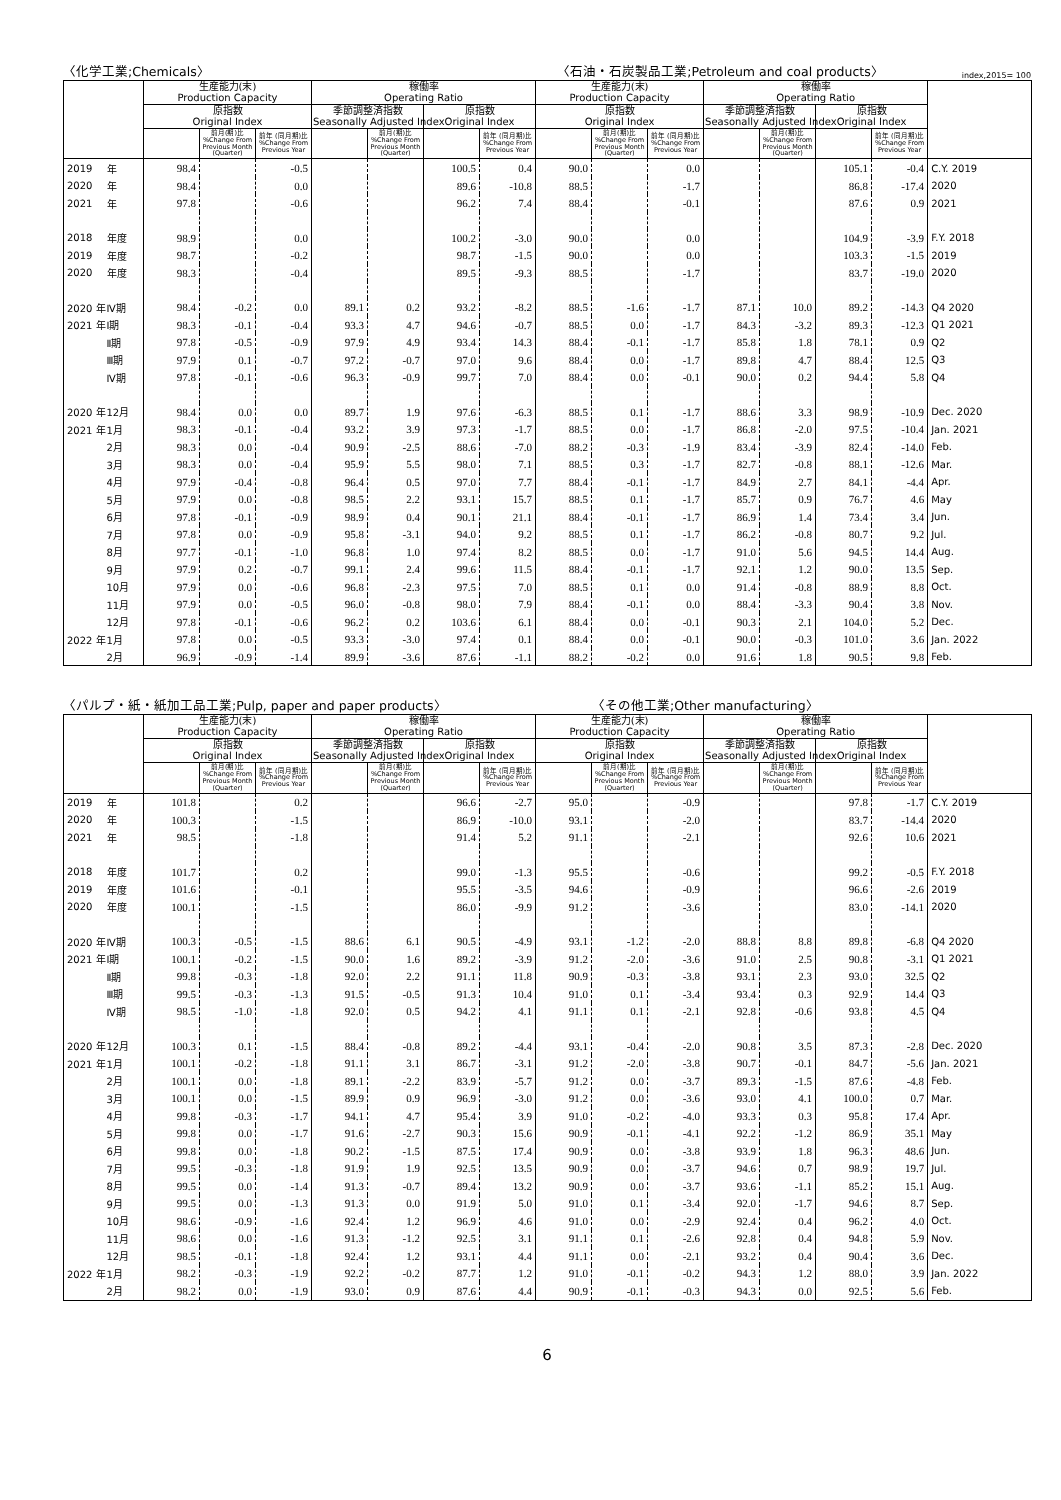〈化学工業;Chemicals〉
〈石油・石炭製品工業;Petroleum and coal products〉
index,2015= 100
| | | 生産能力(末) Production Capacity | | | 稼働率 Operating Ratio | | | | 生産能力(末) Production Capacity | | | 稼働率 Operating Ratio | | | | |
| --- | --- | --- | --- | --- | --- | --- | --- | --- | --- | --- | --- | --- | --- | --- | --- | --- |
| | | 原指数 Original Index | | | 季節調整済指数 Seasonally Adjusted Index | | 原指数 Original Index | | 原指数 Original Index | | | 季節調整済指数 Seasonally Adjusted Index | | 原指数 Original Index | | |
| | | | 前月(期)比 %Change From Previous Month (Quarter) | 前年 (同月期)比 %Change From Previous Year | | 前月(期)比 %Change From Previous Month (Quarter) | | 前年 (同月期)比 %Change From Previous Year | | 前月(期)比 %Change From Previous Month (Quarter) | 前年 (同月期)比 %Change From Previous Year | | 前月(期)比 %Change From Previous Month (Quarter) | | 前年 (同月期)比 %Change From Previous Year | |
| 2019 | 年 | 98.4 | | -0.5 | | | 100.5 | 0.4 | 90.0 | | 0.0 | | | 105.1 | -0.4 | C.Y. 2019 |
| 2020 | 年 | 98.4 | | 0.0 | | | 89.6 | -10.8 | 88.5 | | -1.7 | | | 86.8 | -17.4 | 2020 |
| 2021 | 年 | 97.8 | | -0.6 | | | 96.2 | 7.4 | 88.4 | | -0.1 | | | 87.6 | 0.9 | 2021 |
| 2018 | 年度 | 98.9 | | 0.0 | | | 100.2 | -3.0 | 90.0 | | 0.0 | | | 104.9 | -3.9 | F.Y. 2018 |
| 2019 | 年度 | 98.7 | | -0.2 | | | 98.7 | -1.5 | 90.0 | | 0.0 | | | 103.3 | -1.5 | 2019 |
| 2020 | 年度 | 98.3 | | -0.4 | | | 89.5 | -9.3 | 88.5 | | -1.7 | | | 83.7 | -19.0 | 2020 |
| 2020 年 | Ⅳ期 | 98.4 | -0.2 | 0.0 | 89.1 | 0.2 | 93.2 | -8.2 | 88.5 | -1.6 | -1.7 | 87.1 | 10.0 | 89.2 | -14.3 | Q4 2020 |
| 2021 年 | Ⅰ期 | 98.3 | -0.1 | -0.4 | 93.3 | 4.7 | 94.6 | -0.7 | 88.5 | 0.0 | -1.7 | 84.3 | -3.2 | 89.3 | -12.3 | Q1 2021 |
| | Ⅱ期 | 97.8 | -0.5 | -0.9 | 97.9 | 4.9 | 93.4 | 14.3 | 88.4 | -0.1 | -1.7 | 85.8 | 1.8 | 78.1 | 0.9 | Q2 |
| | Ⅲ期 | 97.9 | 0.1 | -0.7 | 97.2 | -0.7 | 97.0 | 9.6 | 88.4 | 0.0 | -1.7 | 89.8 | 4.7 | 88.4 | 12.5 | Q3 |
| | Ⅳ期 | 97.8 | -0.1 | -0.6 | 96.3 | -0.9 | 99.7 | 7.0 | 88.4 | 0.0 | -0.1 | 90.0 | 0.2 | 94.4 | 5.8 | Q4 |
| 2020 年 | 12月 | 98.4 | 0.0 | 0.0 | 89.7 | 1.9 | 97.6 | -6.3 | 88.5 | 0.1 | -1.7 | 88.6 | 3.3 | 98.9 | -10.9 | Dec. 2020 |
| 2021 年 | 1月 | 98.3 | -0.1 | -0.4 | 93.2 | 3.9 | 97.3 | -1.7 | 88.5 | 0.0 | -1.7 | 86.8 | -2.0 | 97.5 | -10.4 | Jan. 2021 |
| | 2月 | 98.3 | 0.0 | -0.4 | 90.9 | -2.5 | 88.6 | -7.0 | 88.2 | -0.3 | -1.9 | 83.4 | -3.9 | 82.4 | -14.0 | Feb. |
| | 3月 | 98.3 | 0.0 | -0.4 | 95.9 | 5.5 | 98.0 | 7.1 | 88.5 | 0.3 | -1.7 | 82.7 | -0.8 | 88.1 | -12.6 | Mar. |
| | 4月 | 97.9 | -0.4 | -0.8 | 96.4 | 0.5 | 97.0 | 7.7 | 88.4 | -0.1 | -1.7 | 84.9 | 2.7 | 84.1 | -4.4 | Apr. |
| | 5月 | 97.9 | 0.0 | -0.8 | 98.5 | 2.2 | 93.1 | 15.7 | 88.5 | 0.1 | -1.7 | 85.7 | 0.9 | 76.7 | 4.6 | May |
| | 6月 | 97.8 | -0.1 | -0.9 | 98.9 | 0.4 | 90.1 | 21.1 | 88.4 | -0.1 | -1.7 | 86.9 | 1.4 | 73.4 | 3.4 | Jun. |
| | 7月 | 97.8 | 0.0 | -0.9 | 95.8 | -3.1 | 94.0 | 9.2 | 88.5 | 0.1 | -1.7 | 86.2 | -0.8 | 80.7 | 9.2 | Jul. |
| | 8月 | 97.7 | -0.1 | -1.0 | 96.8 | 1.0 | 97.4 | 8.2 | 88.5 | 0.0 | -1.7 | 91.0 | 5.6 | 94.5 | 14.4 | Aug. |
| | 9月 | 97.9 | 0.2 | -0.7 | 99.1 | 2.4 | 99.6 | 11.5 | 88.4 | -0.1 | -1.7 | 92.1 | 1.2 | 90.0 | 13.5 | Sep. |
| | 10月 | 97.9 | 0.0 | -0.6 | 96.8 | -2.3 | 97.5 | 7.0 | 88.5 | 0.1 | 0.0 | 91.4 | -0.8 | 88.9 | 8.8 | Oct. |
| | 11月 | 97.9 | 0.0 | -0.5 | 96.0 | -0.8 | 98.0 | 7.9 | 88.4 | -0.1 | 0.0 | 88.4 | -3.3 | 90.4 | 3.8 | Nov. |
| | 12月 | 97.8 | -0.1 | -0.6 | 96.2 | 0.2 | 103.6 | 6.1 | 88.4 | 0.0 | -0.1 | 90.3 | 2.1 | 104.0 | 5.2 | Dec. |
| 2022 年 | 1月 | 97.8 | 0.0 | -0.5 | 93.3 | -3.0 | 97.4 | 0.1 | 88.4 | 0.0 | -0.1 | 90.0 | -0.3 | 101.0 | 3.6 | Jan. 2022 |
| | 2月 | 96.9 | -0.9 | -1.4 | 89.9 | -3.6 | 87.6 | -1.1 | 88.2 | -0.2 | 0.0 | 91.6 | 1.8 | 90.5 | 9.8 | Feb. |
〈パルプ・紙・紙加工品工業;Pulp, paper and paper products〉
〈その他工業;Other manufacturing〉
| | | 生産能力(末) Production Capacity | | | 稼働率 Operating Ratio | | | | 生産能力(末) Production Capacity | | | 稼働率 Operating Ratio | | | | |
| --- | --- | --- | --- | --- | --- | --- | --- | --- | --- | --- | --- | --- | --- | --- | --- | --- |
| | | 原指数 Original Index | | | 季節調整済指数 Seasonally Adjusted Index | | 原指数 Original Index | | 原指数 Original Index | | | 季節調整済指数 Seasonally Adjusted Index | | 原指数 Original Index | | |
| | | | 前月(期)比 %Change From Previous Month (Quarter) | 前年 (同月期)比 %Change From Previous Year | | 前月(期)比 %Change From Previous Month (Quarter) | | 前年 (同月期)比 %Change From Previous Year | | 前月(期)比 %Change From Previous Month (Quarter) | 前年 (同月期)比 %Change From Previous Year | | 前月(期)比 %Change From Previous Month (Quarter) | | 前年 (同月期)比 %Change From Previous Year | |
| 2019 | 年 | 101.8 | | 0.2 | | | 96.6 | -2.7 | 95.0 | | -0.9 | | | 97.8 | -1.7 | C.Y. 2019 |
| 2020 | 年 | 100.3 | | -1.5 | | | 86.9 | -10.0 | 93.1 | | -2.0 | | | 83.7 | -14.4 | 2020 |
| 2021 | 年 | 98.5 | | -1.8 | | | 91.4 | 5.2 | 91.1 | | -2.1 | | | 92.6 | 10.6 | 2021 |
| 2018 | 年度 | 101.7 | | 0.2 | | | 99.0 | -1.3 | 95.5 | | -0.6 | | | 99.2 | -0.5 | F.Y. 2018 |
| 2019 | 年度 | 101.6 | | -0.1 | | | 95.5 | -3.5 | 94.6 | | -0.9 | | | 96.6 | -2.6 | 2019 |
| 2020 | 年度 | 100.1 | | -1.5 | | | 86.0 | -9.9 | 91.2 | | -3.6 | | | 83.0 | -14.1 | 2020 |
| 2020 年 | Ⅳ期 | 100.3 | -0.5 | -1.5 | 88.6 | 6.1 | 90.5 | -4.9 | 93.1 | -1.2 | -2.0 | 88.8 | 8.8 | 89.8 | -6.8 | Q4 2020 |
| 2021 年 | Ⅰ期 | 100.1 | -0.2 | -1.5 | 90.0 | 1.6 | 89.2 | -3.9 | 91.2 | -2.0 | -3.6 | 91.0 | 2.5 | 90.8 | -3.1 | Q1 2021 |
| | Ⅱ期 | 99.8 | -0.3 | -1.8 | 92.0 | 2.2 | 91.1 | 11.8 | 90.9 | -0.3 | -3.8 | 93.1 | 2.3 | 93.0 | 32.5 | Q2 |
| | Ⅲ期 | 99.5 | -0.3 | -1.3 | 91.5 | -0.5 | 91.3 | 10.4 | 91.0 | 0.1 | -3.4 | 93.4 | 0.3 | 92.9 | 14.4 | Q3 |
| | Ⅳ期 | 98.5 | -1.0 | -1.8 | 92.0 | 0.5 | 94.2 | 4.1 | 91.1 | 0.1 | -2.1 | 92.8 | -0.6 | 93.8 | 4.5 | Q4 |
| 2020 年 | 12月 | 100.3 | 0.1 | -1.5 | 88.4 | -0.8 | 89.2 | -4.4 | 93.1 | -0.4 | -2.0 | 90.8 | 3.5 | 87.3 | -2.8 | Dec. 2020 |
| 2021 年 | 1月 | 100.1 | -0.2 | -1.8 | 91.1 | 3.1 | 86.7 | -3.1 | 91.2 | -2.0 | -3.8 | 90.7 | -0.1 | 84.7 | -5.6 | Jan. 2021 |
| | 2月 | 100.1 | 0.0 | -1.8 | 89.1 | -2.2 | 83.9 | -5.7 | 91.2 | 0.0 | -3.7 | 89.3 | -1.5 | 87.6 | -4.8 | Feb. |
| | 3月 | 100.1 | 0.0 | -1.5 | 89.9 | 0.9 | 96.9 | -3.0 | 91.2 | 0.0 | -3.6 | 93.0 | 4.1 | 100.0 | 0.7 | Mar. |
| | 4月 | 99.8 | -0.3 | -1.7 | 94.1 | 4.7 | 95.4 | 3.9 | 91.0 | -0.2 | -4.0 | 93.3 | 0.3 | 95.8 | 17.4 | Apr. |
| | 5月 | 99.8 | 0.0 | -1.7 | 91.6 | -2.7 | 90.3 | 15.6 | 90.9 | -0.1 | -4.1 | 92.2 | -1.2 | 86.9 | 35.1 | May |
| | 6月 | 99.8 | 0.0 | -1.8 | 90.2 | -1.5 | 87.5 | 17.4 | 90.9 | 0.0 | -3.8 | 93.9 | 1.8 | 96.3 | 48.6 | Jun. |
| | 7月 | 99.5 | -0.3 | -1.8 | 91.9 | 1.9 | 92.5 | 13.5 | 90.9 | 0.0 | -3.7 | 94.6 | 0.7 | 98.9 | 19.7 | Jul. |
| | 8月 | 99.5 | 0.0 | -1.4 | 91.3 | -0.7 | 89.4 | 13.2 | 90.9 | 0.0 | -3.7 | 93.6 | -1.1 | 85.2 | 15.1 | Aug. |
| | 9月 | 99.5 | 0.0 | -1.3 | 91.3 | 0.0 | 91.9 | 5.0 | 91.0 | 0.1 | -3.4 | 92.0 | -1.7 | 94.6 | 8.7 | Sep. |
| | 10月 | 98.6 | -0.9 | -1.6 | 92.4 | 1.2 | 96.9 | 4.6 | 91.0 | 0.0 | -2.9 | 92.4 | 0.4 | 96.2 | 4.0 | Oct. |
| | 11月 | 98.6 | 0.0 | -1.6 | 91.3 | -1.2 | 92.5 | 3.1 | 91.1 | 0.1 | -2.6 | 92.8 | 0.4 | 94.8 | 5.9 | Nov. |
| | 12月 | 98.5 | -0.1 | -1.8 | 92.4 | 1.2 | 93.1 | 4.4 | 91.1 | 0.0 | -2.1 | 93.2 | 0.4 | 90.4 | 3.6 | Dec. |
| 2022 年 | 1月 | 98.2 | -0.3 | -1.9 | 92.2 | -0.2 | 87.7 | 1.2 | 91.0 | -0.1 | -0.2 | 94.3 | 1.2 | 88.0 | 3.9 | Jan. 2022 |
| | 2月 | 98.2 | 0.0 | -1.9 | 93.0 | 0.9 | 87.6 | 4.4 | 90.9 | -0.1 | -0.3 | 94.3 | 0.0 | 92.5 | 5.6 | Feb. |
6